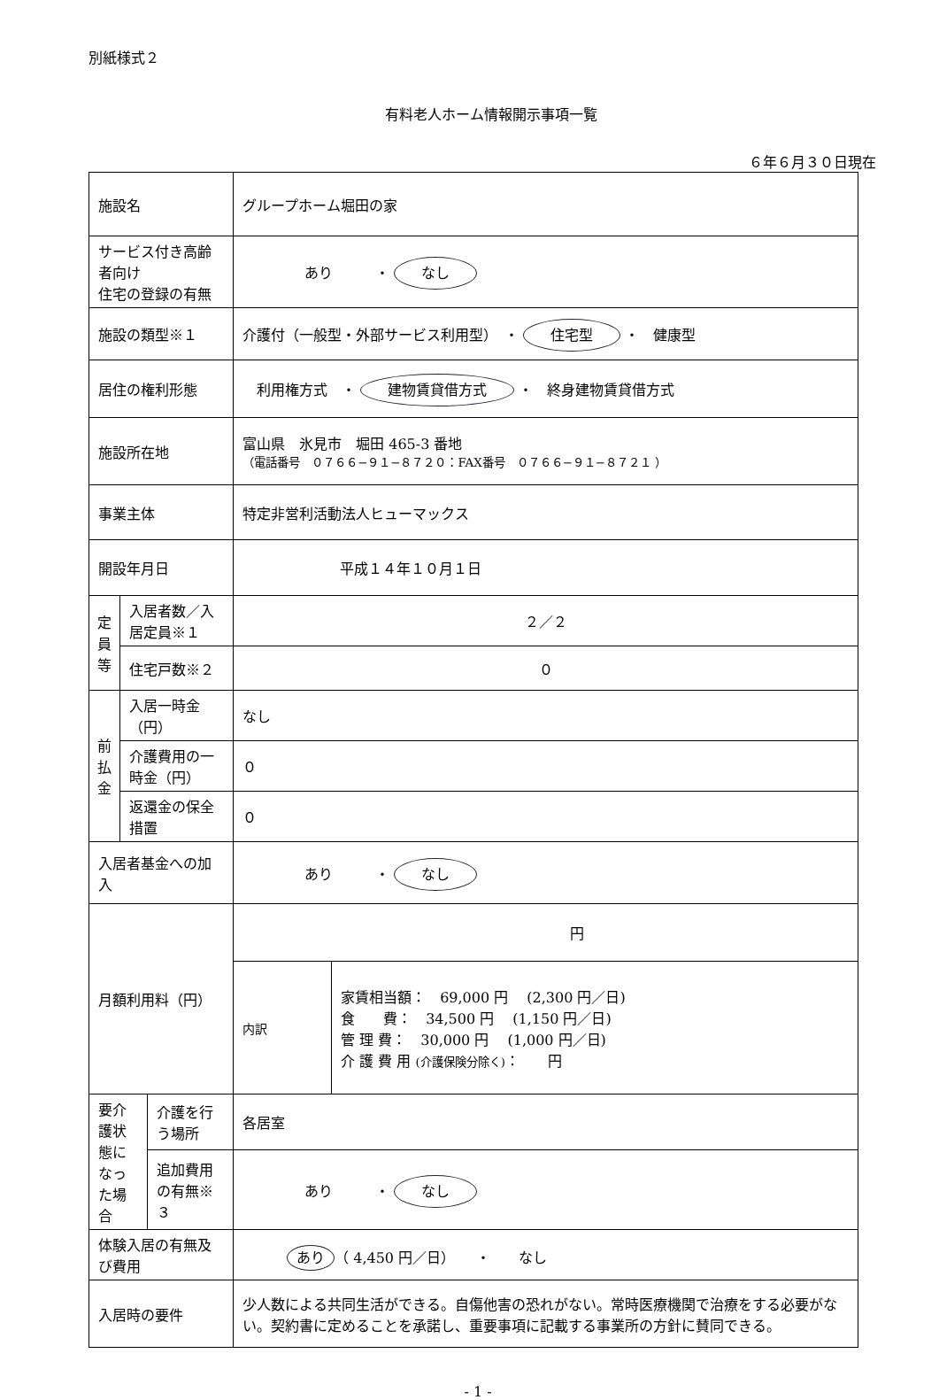別紙様式２
有料老人ホーム情報開示事項一覧
６年６月３０日現在
| 施設名 | | | グループホーム堀田の家 | |
| サービス付き高齢者向け 住宅の登録の有無 | | | あり ・ なし | |
| 施設の類型※１ | | | 介護付（一般型・外部サービス利用型） ・ 住宅型 ・ 健康型 | |
| 居住の権利形態 | | | 利用権方式 ・ 建物賃貸借方式 ・ 終身建物賃貸借方式 | |
| 施設所在地 | | | 富山県 氷見市 堀田 465-3 番地 （電話番号 ０７６６−９１−８７２０：FAX番号 ０７６６−９１−８７２１ ） | |
| 事業主体 | | | 特定非営利活動法人ヒューマックス | |
| 開設年月日 | | | 平成１４年１０月１日 | |
| 定 員 等 | 入居者数／入居定員※１ | | ２／２ | |
| | 住宅戸数※２ | | ０ | |
| 前 払 金 | 入居一時金（円） | | なし | |
| | 介護費用の一時金（円） | | ０ | |
| | 返還金の保全措置 | | ０ | |
| 入居者基金への加入 | | | あり ・ なし | |
| 月額利用料（円） | | | 円 | |
| | | | 内訳 | 家賃相当額： 69,000 円 (2,300 円／日) 食 費： 34,500 円 (1,150 円／日) 管 理 費： 30,000 円 (1,000 円／日) 介 護 費 用 (介護保険分除く) ： 円 |
| 要介護状態になった場合 | | 介護を行う場所 | 各居室 | |
| | | 追加費用の有無※３ | あり ・ なし | |
| 体験入居の有無及び費用 | | | あり （ 4,450 円／日） ・ なし | |
| 入居時の要件 | | | 少人数による共同生活ができる。自傷他害の恐れがない。常時医療機関で治療をする必要がない。契約書に定めることを承諾し、重要事項に記載する事業所の方針に賛同できる。 | |
- 1 -